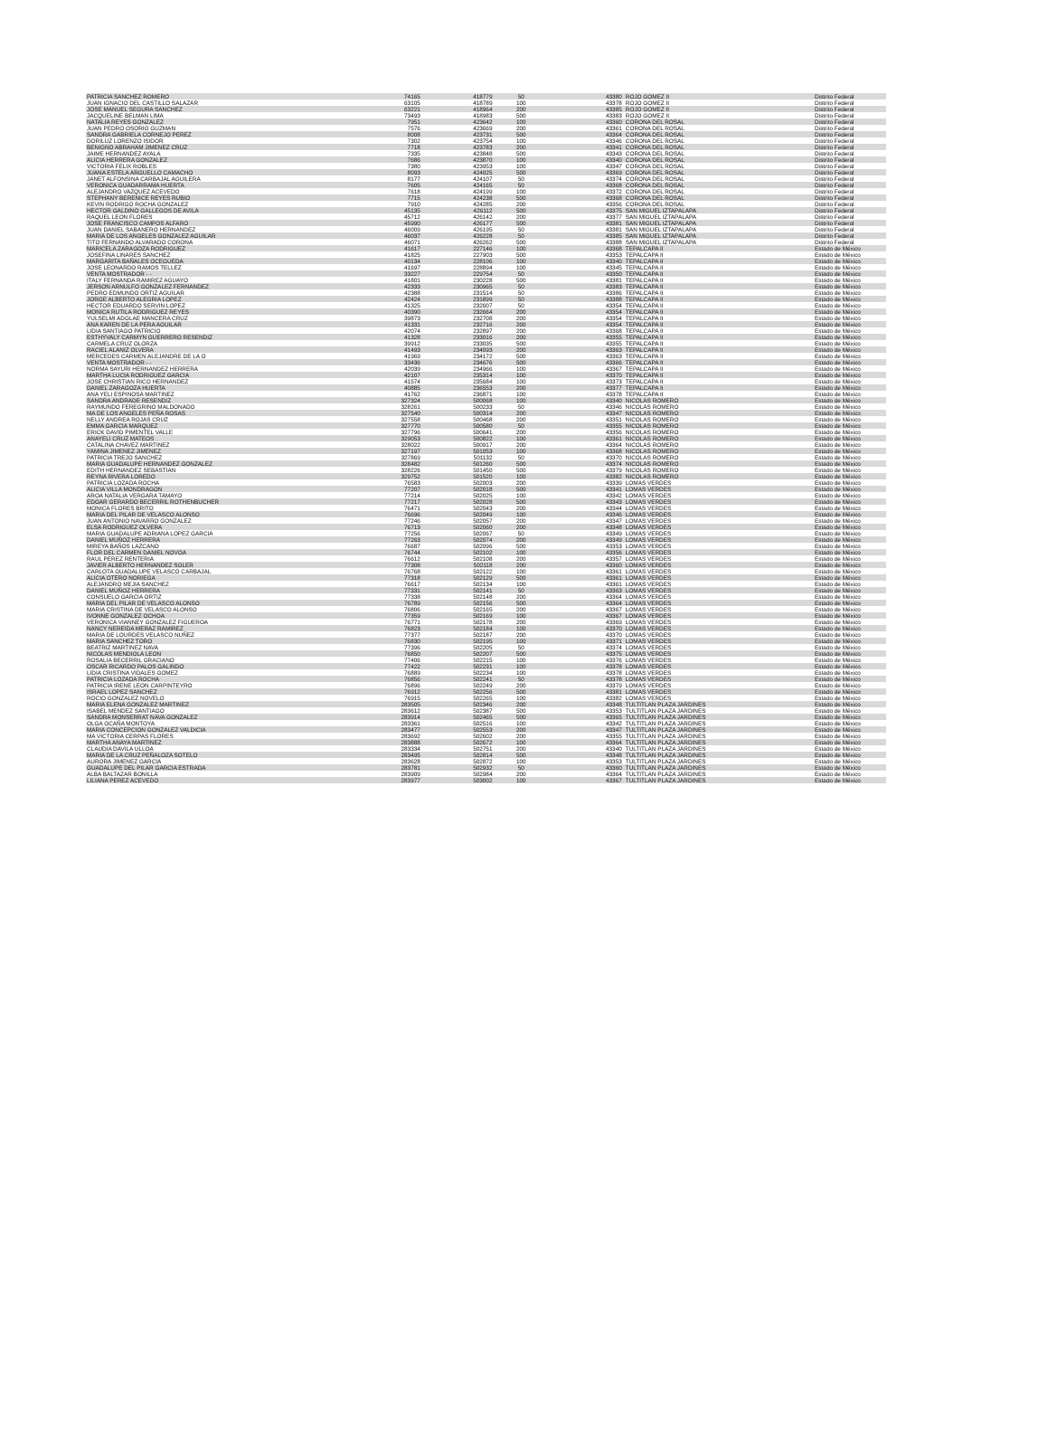| PATRICIA SANCHEZ ROMERO | 74165 | 418779 | 50 | 43380 | ROJO GOMEZ II | Distrito Federal |
| JUAN IGNACIO DEL CASTILLO SALAZAR | 63105 | 418789 | 100 | 43378 | ROJO GOMEZ II | Distrito Federal |
| JOSE MANUEL SEGURA SANCHEZ | 63221 | 418964 | 200 | 43385 | ROJO GOMEZ II | Distrito Federal |
| JACQUELINE BELMAN LIMA | 73493 | 418983 | 500 | 43383 | ROJO GOMEZ II | Distrito Federal |
| NATALIA REYES GONZALEZ | 7951 | 423642 | 100 | 43360 | CORONA DEL ROSAL | Distrito Federal |
| JUAN PEDRO OSORIO GUZMAN | 7576 | 423669 | 200 | 43361 | CORONA DEL ROSAL | Distrito Federal |
| SANDRA GABRIELA CORNEJO PEREZ | 8008 | 423731 | 500 | 43364 | CORONA DEL ROSAL | Distrito Federal |
| DORILUZ LORENZO ISIDOR | 7302 | 423754 | 100 | 43346 | CORONA DEL ROSAL | Distrito Federal |
| BENIGNO ABRAHAM JIMENEZ CRUZ | 7718 | 423783 | 200 | 43341 | CORONA DEL ROSAL | Distrito Federal |
| JAIME HERNANDEZ AYALA | 7335 | 423848 | 500 | 43343 | CORONA DEL ROSAL | Distrito Federal |
| ALICIA HERRERA GONZALEZ | 7686 | 423870 | 100 | 43340 | CORONA DEL ROSAL | Distrito Federal |
| VICTORIA FELIX ROBLES | 7380 | 423953 | 100 | 43347 | CORONA DEL ROSAL | Distrito Federal |
| JUANA ESTELA ARGUELLO CAMACHO | 8093 | 424025 | 500 | 43369 | CORONA DEL ROSAL | Distrito Federal |
| JANET ALFONSINA CARBAJAL AGUILERA | 8177 | 424107 | 50 | 43374 | CORONA DEL ROSAL | Distrito Federal |
| VERONICA GUADARRAMA HUERTA | 7605 | 424165 | 50 | 43368 | CORONA DEL ROSAL | Distrito Federal |
| ALEJANDRO VAZQUEZ ACEVEDO | 7618 | 424199 | 100 | 43372 | CORONA DEL ROSAL | Distrito Federal |
| STEPHANY BERENICE REYES RUBIO | 7715 | 424238 | 500 | 43368 | CORONA DEL ROSAL | Distrito Federal |
| KEVIN RODRIGO ROCHA GONZALEZ | 7910 | 424285 | 200 | 43356 | CORONA DEL ROSAL | Distrito Federal |
| HECTOR GALDINO GALLEGOS DE AVILA | 45135 | 426112 | 500 | 43375 | SAN MIGUEL IZTAPALAPA | Distrito Federal |
| RAQUEL LEON FLORES | 45712 | 426142 | 200 | 43377 | SAN MIGUEL IZTAPALAPA | Distrito Federal |
| JOSE FRANCISCO CAMPOS ALFARO | 45990 | 426177 | 500 | 43381 | SAN MIGUEL IZTAPALAPA | Distrito Federal |
| JUAN DANIEL SABANERO HERNANDEZ | 46009 | 426195 | 50 | 43381 | SAN MIGUEL IZTAPALAPA | Distrito Federal |
| MARIA DE LOS ANGELES GONZALEZ AGUILAR | 46037 | 426228 | 50 | 43385 | SAN MIGUEL IZTAPALAPA | Distrito Federal |
| TITO FERNANDO ALVARADO CORONA | 46071 | 426262 | 500 | 43388 | SAN MIGUEL IZTAPALAPA | Distrito Federal |
| MARICELA ZARAGOZA RODRIGUEZ | 41617 | 227146 | 100 | 43368 | TEPALCAPA II | Estado de México |
| JOSEFINA LINARES SANCHEZ | 41825 | 227903 | 500 | 43353 | TEPALCAPA II | Estado de México |
| MARGARITA BAÑALES OCEGUEDA | 40134 | 228106 | 100 | 43340 | TEPALCAPA II | Estado de México |
| JOSE LEONARDO RAMOS TELLEZ | 41697 | 228894 | 100 | 43345 | TEPALCAPA II | Estado de México |
| VENTA MOSTRADOR - - | 33227 | 229754 | 50 | 43350 | TEPALCAPA II | Estado de México |
| ITALY FERNANDA RAMIREZ AGUAYO | 41801 | 230228 | 500 | 43381 | TEPALCAPA II | Estado de México |
| JERSON ARNULFO GONZALEZ FERNANDEZ | 42333 | 230965 | 50 | 43383 | TEPALCAPA II | Estado de México |
| PEDRO EDMUNDO ORTIZ AGUILAR | 42388 | 231514 | 50 | 43386 | TEPALCAPA II | Estado de México |
| JORGE ALBERTO ALEGRIA LOPEZ | 42424 | 231899 | 50 | 43388 | TEPALCAPA II | Estado de México |
| HECTOR EDUARDO SERVIN LOPEZ | 41325 | 232607 | 50 | 43354 | TEPALCAPA II | Estado de México |
| MONICA RUTILA RODRIGUEZ REYES | 40390 | 232664 | 200 | 43354 | TEPALCAPA II | Estado de México |
| YULSELMI ADGLAE MANCERA CRUZ | 39873 | 232708 | 200 | 43354 | TEPALCAPA II | Estado de México |
| ANA KAREN DE LA PERA AGUILAR | 41331 | 232716 | 200 | 43354 | TEPALCAPA II | Estado de México |
| LIDIA SANTIAGO PATRICIO | 42074 | 232897 | 200 | 43368 | TEPALCAPA II | Estado de México |
| ESTHYVALY CARMYN GUERRERO RESENDIZ | 41328 | 233016 | 200 | 43355 | TEPALCAPA II | Estado de México |
| CARMELA CRUZ OLORZA | 39912 | 233035 | 500 | 43355 | TEPALCAPA II | Estado de México |
| RACIEL ALANIZ OLVERA | 41493 | 234093 | 200 | 43363 | TEPALCAPA II | Estado de México |
| MERCEDES CARMEN ALEJANDRE DE LA O | 41969 | 234172 | 500 | 43363 | TEPALCAPA II | Estado de México |
| VENTA MOSTRADOR - - | 33436 | 234676 | 500 | 43366 | TEPALCAPA II | Estado de México |
| NORMA SAYURI HERNANDEZ HERRERA | 42039 | 234966 | 100 | 43367 | TEPALCAPA II | Estado de México |
| MARTHA LUCIA RODRIGUEZ GARCIA | 42107 | 235314 | 100 | 43370 | TEPALCAPA II | Estado de México |
| JOSE CHRISTIAN RICO HERNANDEZ | 41574 | 235684 | 100 | 43373 | TEPALCAPA II | Estado de México |
| DANIEL ZARAGOZA HUERTA | 40885 | 236553 | 200 | 43377 | TEPALCAPA II | Estado de México |
| ANA YELI ESPINOSA MARTINEZ | 41762 | 236871 | 100 | 43378 | TEPALCAPA II | Estado de México |
| SANDRA ANDRADE RESENDIZ | 327324 | 500068 | 100 | 43340 | NICOLAS ROMERO | Estado de México |
| RAYMUNDO FEREGRINO MALDONADO | 328261 | 500233 | 50 | 43346 | NICOLAS ROMERO | Estado de México |
| MA DE LOS ANGELES PEÑA ROSAS | 327540 | 500314 | 200 | 43347 | NICOLAS ROMERO | Estado de México |
| NELLY ANDREA ROJAS CRUZ | 327558 | 500468 | 200 | 43351 | NICOLAS ROMERO | Estado de México |
| EMMA GARCIA MARQUEZ | 327770 | 500580 | 50 | 43355 | NICOLAS ROMERO | Estado de México |
| ERICK DAVID PIMENTEL VALLE | 327796 | 500641 | 200 | 43356 | NICOLAS ROMERO | Estado de México |
| ANAYELI CRUZ MATEOS | 329053 | 500822 | 100 | 43361 | NICOLAS ROMERO | Estado de México |
| CATALINA CHAVEZ MARTINEZ | 328022 | 500917 | 200 | 43364 | NICOLAS ROMERO | Estado de México |
| YAMINA JIMENEZ JIMENEZ | 327197 | 501053 | 100 | 43368 | NICOLAS ROMERO | Estado de México |
| PATRICIA TREJO SANCHEZ | 327869 | 501132 | 50 | 43370 | NICOLAS ROMERO | Estado de México |
| MARIA GUADALUPE HERNANDEZ GONZALEZ | 328482 | 501260 | 500 | 43374 | NICOLAS ROMERO | Estado de México |
| EDITH HERNANDEZ SEBASTIAN | 328226 | 501450 | 500 | 43379 | NICOLAS ROMERO | Estado de México |
| REYNA RIVERA LOREDO | 329752 | 501520 | 100 | 43382 | NICOLAS ROMERO | Estado de México |
| PATRICIA LOZADA ROCHA | 76583 | 502003 | 200 | 43339 | LOMAS VERDES | Estado de México |
| ALICIA VILLA MONDRAGON | 77207 | 502018 | 500 | 43341 | LOMAS VERDES | Estado de México |
| AROA NATALIA VERGARA TAMAYO | 77214 | 502025 | 100 | 43342 | LOMAS VERDES | Estado de México |
| EDGAR GERARDO BECERRIL ROTHENBUCHER | 77217 | 502028 | 500 | 43343 | LOMAS VERDES | Estado de México |
| MONICA FLORES BRITO | 76471 | 502043 | 200 | 43344 | LOMAS VERDES | Estado de México |
| MARIA DEL PILAR DE VELASCO ALONSO | 76696 | 502049 | 100 | 43346 | LOMAS VERDES | Estado de México |
| JUAN ANTONIO NAVARRO GONZALEZ | 77246 | 502057 | 200 | 43347 | LOMAS VERDES | Estado de México |
| ELSA RODRIGUEZ OLVERA | 76713 | 502060 | 200 | 43348 | LOMAS VERDES | Estado de México |
| MARIA GUADALUPE ADRIANA LOPEZ GARCIA | 77256 | 502067 | 50 | 43349 | LOMAS VERDES | Estado de México |
| DANIEL MUÑOZ HERRERA | 77263 | 502074 | 200 | 43349 | LOMAS VERDES | Estado de México |
| MIREYA BAÑOS LAZCANO | 76687 | 502096 | 500 | 43353 | LOMAS VERDES | Estado de México |
| FLOR DEL CARMEN DANIEL NOVOA | 76744 | 502102 | 100 | 43356 | LOMAS VERDES | Estado de México |
| RAUL PEREZ RENTERIA | 76612 | 502108 | 200 | 43357 | LOMAS VERDES | Estado de México |
| JAVIER ALBERTO HERNANDEZ SOLER | 77308 | 502118 | 200 | 43360 | LOMAS VERDES | Estado de México |
| CARLOTA GUADALUPE VELASCO CARBAJAL | 76768 | 502122 | 100 | 43361 | LOMAS VERDES | Estado de México |
| ALICIA OTERO NORIEGA | 77318 | 502129 | 500 | 43361 | LOMAS VERDES | Estado de México |
| ALEJANDRO MEJIA SANCHEZ | 76617 | 502134 | 100 | 43361 | LOMAS VERDES | Estado de México |
| DANIEL MUÑOZ HERRERA | 77331 | 502141 | 50 | 43363 | LOMAS VERDES | Estado de México |
| CONSUELO GARCIA ORTIZ | 77338 | 502148 | 200 | 43364 | LOMAS VERDES | Estado de México |
| MARIA DEL PILAR DE VELASCO ALONSO | 76789 | 502156 | 500 | 43364 | LOMAS VERDES | Estado de México |
| MARIA CRISTINA DE VELASCO ALONSO | 76806 | 502165 | 200 | 43367 | LOMAS VERDES | Estado de México |
| IVONNE GONZALEZ OCHOA | 77359 | 502169 | 100 | 43367 | LOMAS VERDES | Estado de México |
| VERONICA VIANNEY GONZALEZ FIGUEROA | 76771 | 502178 | 200 | 43369 | LOMAS VERDES | Estado de México |
| NANCY NEREIDA MERAZ RAMIREZ | 76823 | 502184 | 100 | 43370 | LOMAS VERDES | Estado de México |
| MARIA DE LOURDES VELASCO NUÑEZ | 77377 | 502187 | 200 | 43370 | LOMAS VERDES | Estado de México |
| MARIA SANCHEZ TORO | 76830 | 502195 | 100 | 43371 | LOMAS VERDES | Estado de México |
| BEATRIZ MARTINEZ NAVA | 77396 | 502205 | 50 | 43374 | LOMAS VERDES | Estado de México |
| NICOLAS MENDIOLA LEON | 76850 | 502207 | 500 | 43375 | LOMAS VERDES | Estado de México |
| ROSALIA BECERRIL GRACIANO | 77406 | 502215 | 100 | 43376 | LOMAS VERDES | Estado de México |
| OSCAR RICARDO PALOS GALINDO | 77422 | 502231 | 100 | 43378 | LOMAS VERDES | Estado de México |
| LIDIA CRISTINA VIDALES GOMEZ | 76889 | 502234 | 100 | 43378 | LOMAS VERDES | Estado de México |
| PATRICIA LOZADA ROCHA | 76856 | 502241 | 50 | 43378 | LOMAS VERDES | Estado de México |
| PATRICIA IRENE LEON CARPINTEYRO | 76896 | 502249 | 200 | 43379 | LOMAS VERDES | Estado de México |
| ISRAEL LOPEZ SANCHEZ | 76912 | 502256 | 500 | 43381 | LOMAS VERDES | Estado de México |
| ROCIO GONZALEZ NOVELO | 76915 | 502265 | 100 | 43382 | LOMAS VERDES | Estado de México |
| MARIA ELENA GONZALEZ MARTINEZ | 283505 | 502346 | 200 | 43348 | TULTITLAN PLAZA JARDINES | Estado de México |
| ISABEL MENDEZ SANTIAGO | 283612 | 502387 | 500 | 43353 | TULTITLAN PLAZA JARDINES | Estado de México |
| SANDRA MONSERRAT NAVA GONZALEZ | 283914 | 502465 | 500 | 43365 | TULTITLAN PLAZA JARDINES | Estado de México |
| OLGA OCAÑA MONTOYA | 283361 | 502516 | 100 | 43342 | TULTITLAN PLAZA JARDINES | Estado de México |
| MARIA CONCEPCION GONZALEZ VALDICIA | 283477 | 502553 | 200 | 43347 | TULTITLAN PLAZA JARDINES | Estado de México |
| MA VICTORIA CERPAS FLORES | 283692 | 502602 | 200 | 43355 | TULTITLAN PLAZA JARDINES | Estado de México |
| MARTHA ANAYA MARTINEZ | 283888 | 502672 | 100 | 43364 | TULTITLAN PLAZA JARDINES | Estado de México |
| CLAUDIA DAVILA ULLOA | 283334 | 502751 | 200 | 43340 | TULTITLAN PLAZA JARDINES | Estado de México |
| MARIA DE LA CRUZ PEÑALOZA SOTELO | 283495 | 502814 | 500 | 43348 | TULTITLAN PLAZA JARDINES | Estado de México |
| AURORA JIMENEZ GARCIA | 283628 | 502872 | 100 | 43353 | TULTITLAN PLAZA JARDINES | Estado de México |
| GUADALUPE DEL PILAR GARCIA ESTRADA | 283781 | 502932 | 50 | 43360 | TULTITLAN PLAZA JARDINES | Estado de México |
| ALBA BALTAZAR BONILLA | 283909 | 502984 | 200 | 43364 | TULTITLAN PLAZA JARDINES | Estado de México |
| LILIANA PEREZ ACEVEDO | 283977 | 503002 | 100 | 43367 | TULTITLAN PLAZA JARDINES | Estado de México |